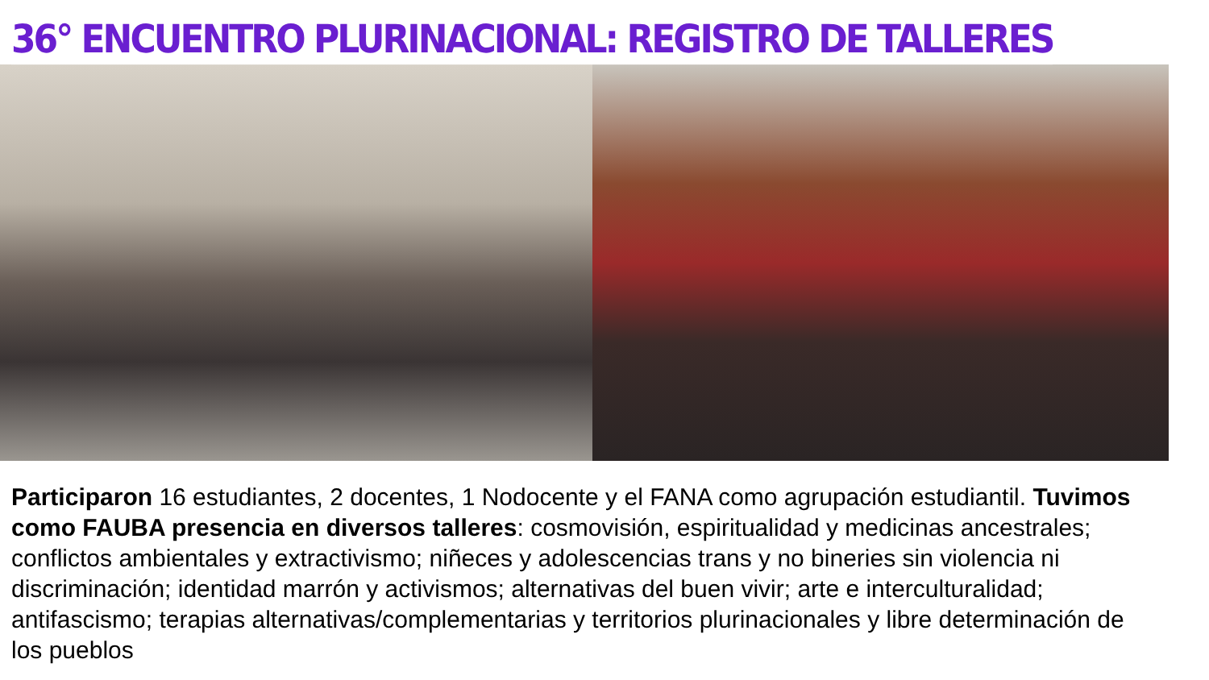36° ENCUENTRO PLURINACIONAL: REGISTRO DE TALLERES
Participaron 16 estudiantes, 2 docentes, 1 Nodocente y el FANA como agrupación estudiantil. Tuvimos como FAUBA presencia en diversos talleres: cosmovisión, espiritualidad y medicinas ancestrales; conflictos ambientales y extractivismo; niñeces y adolescencias trans y no bineries sin violencia ni discriminación; identidad marrón y activismos; alternativas del buen vivir; arte e interculturalidad; antifascismo; terapias alternativas/complementarias y territorios plurinacionales y libre determinación de los pueblos